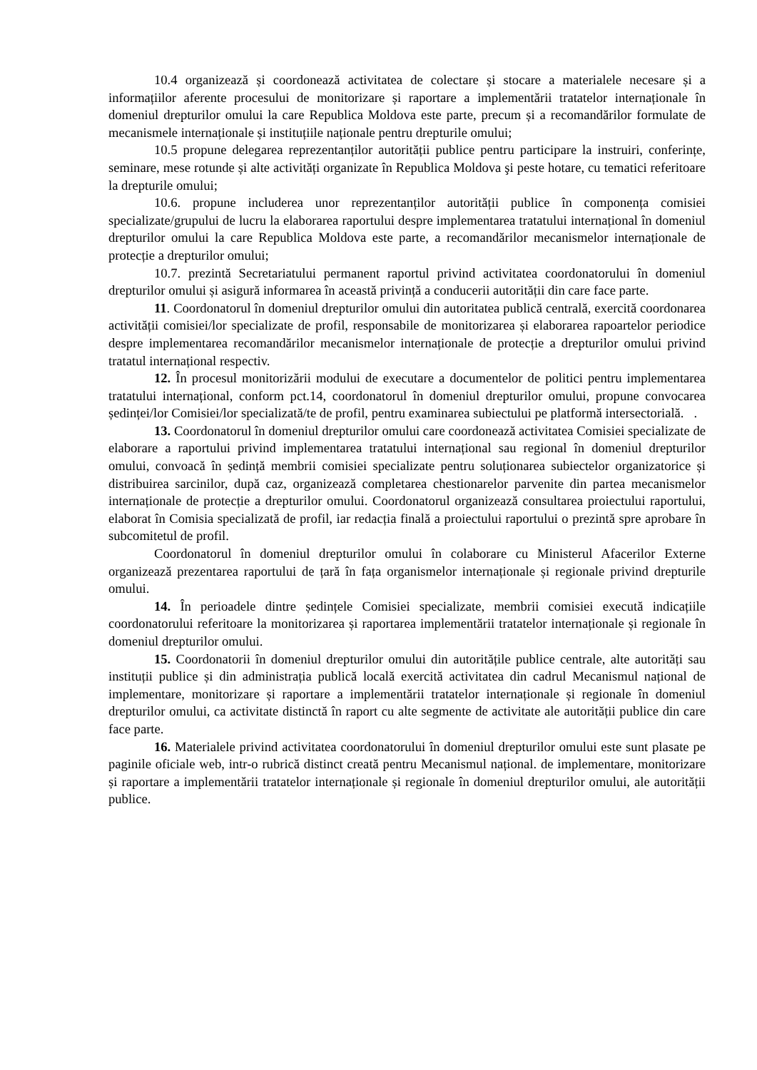10.4 organizează și coordonează activitatea de colectare și stocare a materialele necesare și a informațiilor aferente procesului de monitorizare și raportare a implementării tratatelor internaționale în domeniul drepturilor omului la care Republica Moldova este parte, precum și a recomandărilor formulate de mecanismele internaționale și instituțiile naționale pentru drepturile omului;
10.5 propune delegarea reprezentanților autorității publice pentru participare la instruiri, conferințe, seminare, mese rotunde și alte activități organizate în Republica Moldova şi peste hotare, cu tematici referitoare la drepturile omului;
10.6. propune includerea unor reprezentanților autorității publice în componența comisiei specializate/grupului de lucru la elaborarea raportului despre implementarea tratatului internațional în domeniul drepturilor omului la care Republica Moldova este parte, a recomandărilor mecanismelor internaționale de protecție a drepturilor omului;
10.7. prezintă Secretariatului permanent raportul privind activitatea coordonatorului în domeniul drepturilor omului și asigură informarea în această privință a conducerii autorității din care face parte.
11. Coordonatorul în domeniul drepturilor omului din autoritatea publică centrală, exercită coordonarea activității comisiei/lor specializate de profil, responsabile de monitorizarea și elaborarea rapoartelor periodice despre implementarea recomandărilor mecanismelor internaționale de protecție a drepturilor omului privind tratatul internațional respectiv.
12. În procesul monitorizării modului de executare a documentelor de politici pentru implementarea tratatului internațional, conform pct.14, coordonatorul în domeniul drepturilor omului, propune convocarea ședinței/lor Comisiei/lor specializată/te de profil, pentru examinarea subiectului pe platformă intersectorială. .
13. Coordonatorul în domeniul drepturilor omului care coordonează activitatea Comisiei specializate de elaborare a raportului privind implementarea tratatului internațional sau regional în domeniul drepturilor omului, convoacă în ședință membrii comisiei specializate pentru soluționarea subiectelor organizatorice și distribuirea sarcinilor, după caz, organizează completarea chestionarelor parvenite din partea mecanismelor internaționale de protecție a drepturilor omului. Coordonatorul organizează consultarea proiectului raportului, elaborat în Comisia specializată de profil, iar redacția finală a proiectului raportului o prezintă spre aprobare în subcomitetul de profil.
Coordonatorul în domeniul drepturilor omului în colaborare cu Ministerul Afacerilor Externe organizează prezentarea raportului de țară în fața organismelor internaționale și regionale privind drepturile omului.
14. În perioadele dintre ședințele Comisiei specializate, membrii comisiei execută indicațiile coordonatorului referitoare la monitorizarea și raportarea implementării tratatelor internaționale și regionale în domeniul drepturilor omului.
15. Coordonatorii în domeniul drepturilor omului din autoritățile publice centrale, alte autorități sau instituții publice și din administrația publică locală exercită activitatea din cadrul Mecanismul național de implementare, monitorizare și raportare a implementării tratatelor internaționale și regionale în domeniul drepturilor omului, ca activitate distinctă în raport cu alte segmente de activitate ale autorității publice din care face parte.
16. Materialele privind activitatea coordonatorului în domeniul drepturilor omului este sunt plasate pe paginile oficiale web, intr-o rubrică distinct creată pentru Mecanismul național. de implementare, monitorizare și raportare a implementării tratatelor internaționale și regionale în domeniul drepturilor omului, ale autorității publice.